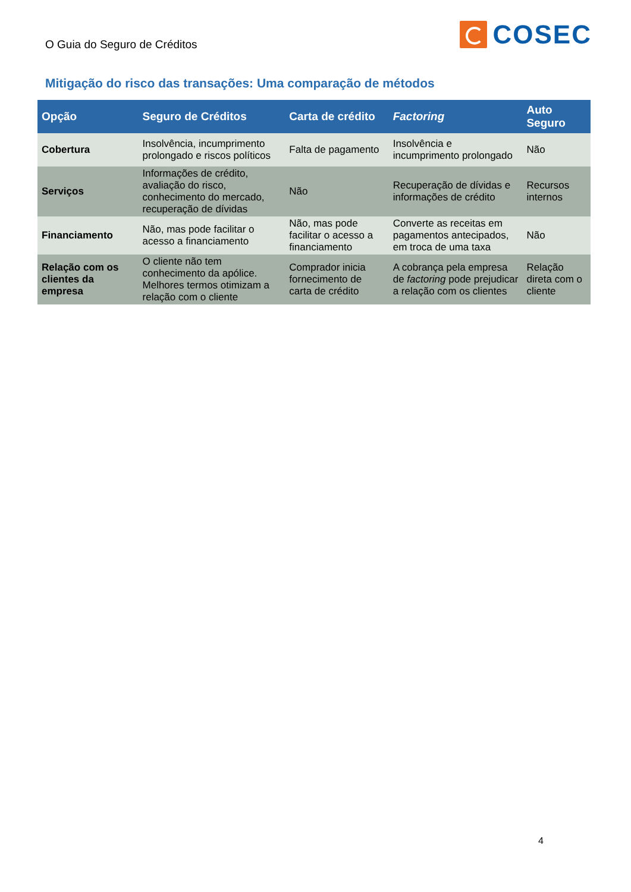O Guia do Seguro de Créditos
COSEC
Mitigação do risco das transações: Uma comparação de métodos
| Opção | Seguro de Créditos | Carta de crédito | Factoring | Auto Seguro |
| --- | --- | --- | --- | --- |
| Cobertura | Insolvência, incumprimento prolongado e riscos políticos | Falta de pagamento | Insolvência e incumprimento prolongado | Não |
| Serviços | Informações de crédito, avaliação do risco, conhecimento do mercado, recuperação de dívidas | Não | Recuperação de dívidas e informações de crédito | Recursos internos |
| Financiamento | Não, mas pode facilitar o acesso a financiamento | Não, mas pode facilitar o acesso a financiamento | Converte as receitas em pagamentos antecipados, em troca de uma taxa | Não |
| Relação com os clientes da empresa | O cliente não tem conhecimento da apólice. Melhores termos otimizam a relação com o cliente | Comprador inicia fornecimento de carta de crédito | A cobrança pela empresa de factoring pode prejudicar a relação com os clientes | Relação direta com o cliente |
4